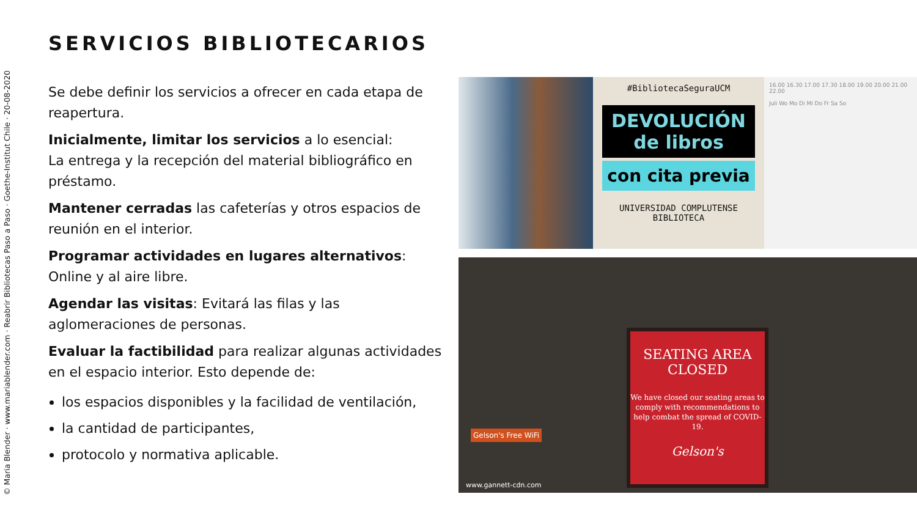© Maria Blender · www.mariablender.com · Reabrir Bibliotecas Paso a Paso · Goethe-Institut Chile · 20-08-2020
SERVICIOS BIBLIOTECARIOS
Se debe definir los servicios a ofrecer en cada etapa de reapertura.
Inicialmente, limitar los servicios a lo esencial:
La entrega y la recepción del material bibliográfico en préstamo.
Mantener cerradas las cafeterías y otros espacios de reunión en el interior.
Programar actividades en lugares alternativos:
Online y al aire libre.
Agendar las visitas: Evitará las filas y las aglomeraciones de personas.
Evaluar la factibilidad para realizar algunas actividades en el espacio interior. Esto depende de:
los espacios disponibles y la facilidad de ventilación,
la cantidad de participantes,
protocolo y normativa aplicable.
#BibliotecaSeguraUCM
DEVOLUCIÓN de libros
con cita previa
UNIVERSIDAD COMPLUTENSE
BIBLIOTECA
16.00 16.30 17.00 17.30 18.00 19.00 20.00 21.00 22.00
Juli Wo Mo Di Mi Do Fr Sa So
SEATING AREA
CLOSED
We have closed our seating areas to comply with recommendations to help combat the spread of COVID-19.
Gelson's
Gelson's Free WiFi
www.gannett-cdn.com